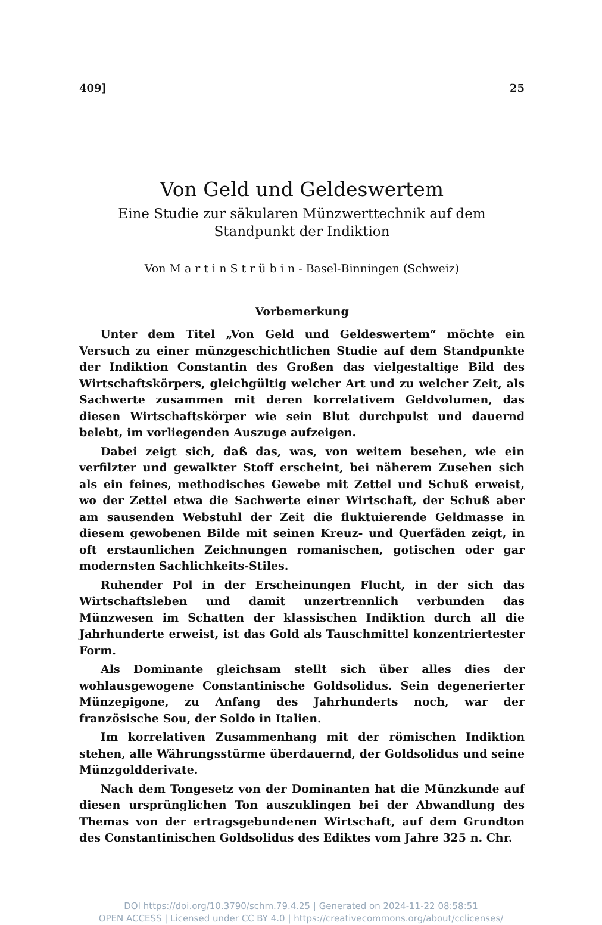409] 25
Von Geld und Geldeswertem
Eine Studie zur säkularen Münzwerttechnik auf dem
Standpunkt der Indiktion
Von M a r t i n S t r ü b i n - Basel-Binningen (Schweiz)
Vorbemerkung
Unter dem Titel „Von Geld und Geldeswertem“ möchte ein Versuch zu einer münzgeschichtlichen Studie auf dem Standpunkte der Indiktion Constantin des Großen das vielgestaltige Bild des Wirtschaftskörpers, gleichgültig welcher Art und zu welcher Zeit, als Sachwerte zusammen mit deren korrelativem Geldvolumen, das diesen Wirtschaftskörper wie sein Blut durchpulst und dauernd belebt, im vorliegenden Auszuge aufzeigen.
Dabei zeigt sich, daß das, was, von weitem besehen, wie ein verfilzter und gewalkter Stoff erscheint, bei näherem Zusehen sich als ein feines, methodisches Gewebe mit Zettel und Schuß erweist, wo der Zettel etwa die Sachwerte einer Wirtschaft, der Schuß aber am sausenden Webstuhl der Zeit die fluktuierende Geldmasse in diesem gewobenen Bilde mit seinen Kreuz- und Querfäden zeigt, in oft erstaunlichen Zeichnungen romanischen, gotischen oder gar modernsten Sachlichkeits-Stiles.
Ruhender Pol in der Erscheinungen Flucht, in der sich das Wirtschaftsleben und damit unzertrennlich verbunden das Münzwesen im Schatten der klassischen Indiktion durch all die Jahrhunderte erweist, ist das Gold als Tauschmittel konzentriertester Form.
Als Dominante gleichsam stellt sich über alles dies der wohlausgewogene Constantinische Goldsolidus. Sein degenerierter Münzepigone, zu Anfang des Jahrhunderts noch, war der französische Sou, der Soldo in Italien.
Im korrelativen Zusammenhang mit der römischen Indiktion stehen, alle Währungsstürme überdauernd, der Goldsolidus und seine Münzgoldderivate.
Nach dem Tongesetz von der Dominanten hat die Münzkunde auf diesen ursprünglichen Ton auszuklingen bei der Abwandlung des Themas von der ertragsgebundenen Wirtschaft, auf dem Grundton des Constantinischen Goldsolidus des Ediktes vom Jahre 325 n. Chr.
DOI https://doi.org/10.3790/schm.79.4.25 | Generated on 2024-11-22 08:58:51
OPEN ACCESS | Licensed under CC BY 4.0 | https://creativecommons.org/about/cclicenses/